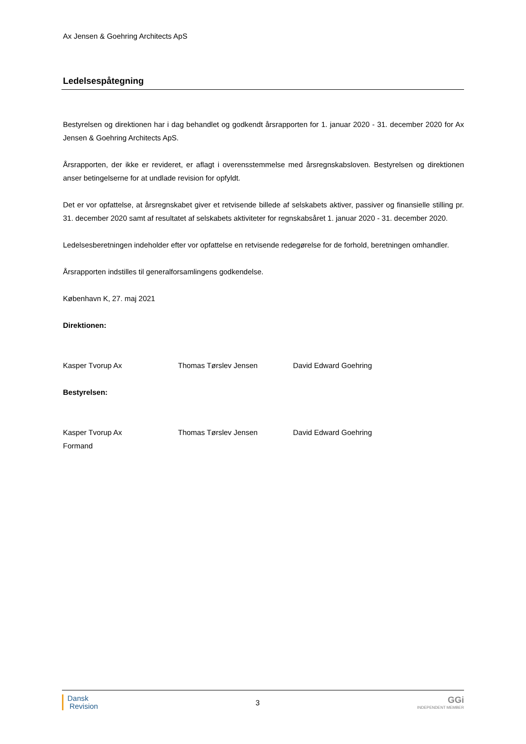Ax Jensen & Goehring Architects ApS
Ledelsespåtegning
Bestyrelsen og direktionen har i dag behandlet og godkendt årsrapporten for 1. januar 2020 - 31. december 2020 for Ax Jensen & Goehring Architects ApS.
Årsrapporten, der ikke er revideret, er aflagt i overensstemmelse med årsregnskabsloven. Bestyrelsen og direktionen anser betingelserne for at undlade revision for opfyldt.
Det er vor opfattelse, at årsregnskabet giver et retvisende billede af selskabets aktiver, passiver og finansielle stilling pr. 31. december 2020 samt af resultatet af selskabets aktiviteter for regnskabsåret 1. januar 2020 - 31. december 2020.
Ledelsesberetningen indeholder efter vor opfattelse en retvisende redegørelse for de forhold, beretningen omhandler.
Årsrapporten indstilles til generalforsamlingens godkendelse.
København K, 27. maj 2021
Direktionen:
Kasper Tvorup Ax Thomas Tørslev Jensen David Edward Goehring
Bestyrelsen:
Kasper Tvorup Ax
Formand Thomas Tørslev Jensen David Edward Goehring
Dansk
Revision
3
GGi
INDEPENDENT MEMBER